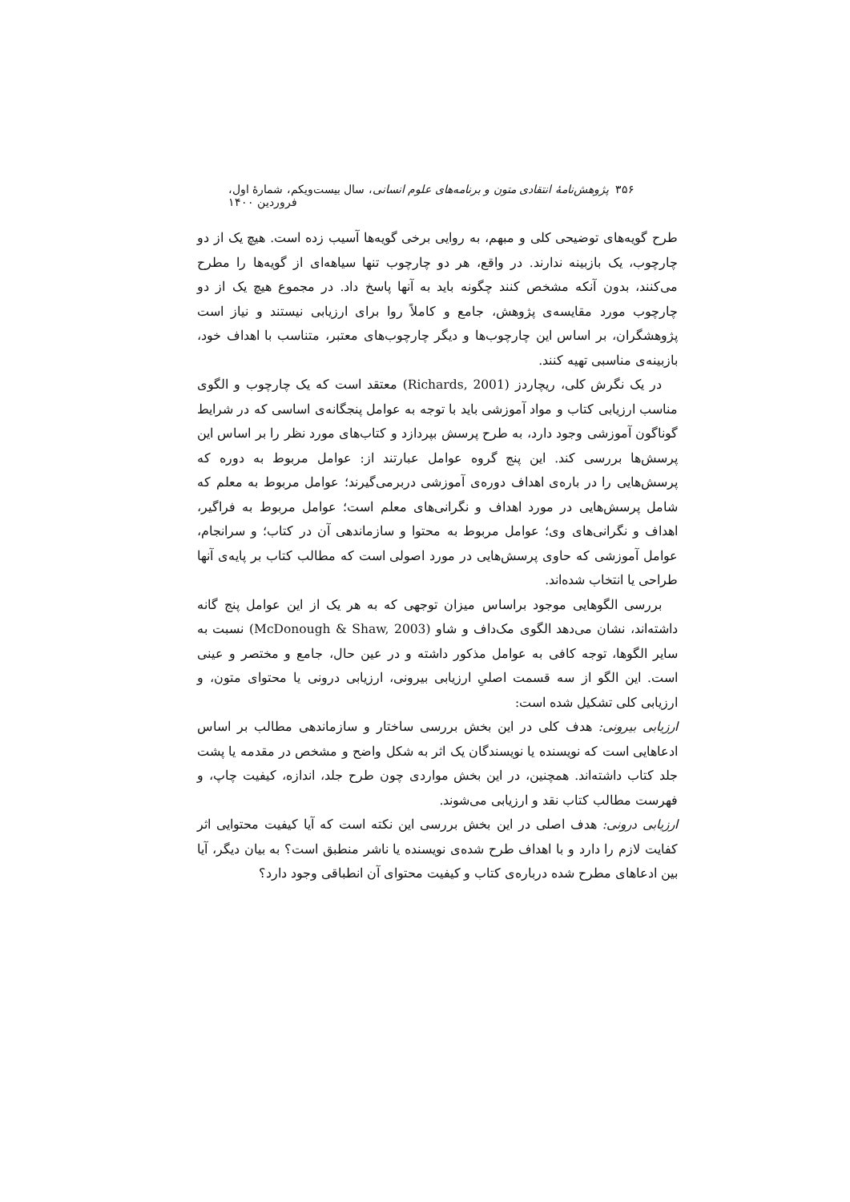۳۵۶ پژوهش‌نامهٔ انتقادی متون و برنامه‌های علوم انسانی، سال بیست‌ویکم، شمارهٔ اول، فروردین ۱۴۰۰
طرح گویه‌های توضیحی کلی و مبهم، به روایی برخی گویه‌ها آسیب زده است. هیچ یک از دو چارچوب، یک بازبینه ندارند. در واقع، هر دو چارچوب تنها سیاهه‌ای از گویه‌ها را مطرح می‌کنند، بدون آنکه مشخص کنند چگونه باید به آنها پاسخ داد. در مجموع هیچ یک از دو چارچوب مورد مقایسه‌ی پژوهش، جامع و کاملاً روا برای ارزیابی نیستند و نیاز است پژوهشگران، بر اساس این چارچوب‌ها و دیگر چارچوب‌های معتبر، متناسب با اهداف خود، بازبینه‌ی مناسبی تهیه کنند.
در یک نگرش کلی، ریچاردز (Richards, 2001) معتقد است که یک چارچوب و الگوی مناسب ارزیابی کتاب و مواد آموزشی باید با توجه به عوامل پنجگانه‌ی اساسی که در شرایط گوناگون آموزشی وجود دارد، به طرح پرسش بپردازد و کتاب‌های مورد نظر را بر اساس این پرسش‌ها بررسی کند. این پنج گروه عوامل عبارتند از: عوامل مربوط به دوره که پرسش‌هایی را در باره‌ی اهداف دوره‌ی آموزشی دربرمی‌گیرند؛ عوامل مربوط به معلم که شامل پرسش‌هایی در مورد اهداف و نگرانی‌های معلم است؛ عوامل مربوط به فراگیر، اهداف و نگرانی‌های وی؛ عوامل مربوط به محتوا و سازماندهی آن در کتاب؛ و سرانجام، عوامل آموزشی که حاوی پرسش‌هایی در مورد اصولی است که مطالب کتاب بر پایه‌ی آنها طراحی یا انتخاب شده‌اند.
بررسی الگوهایی موجود براساس میزان توجهی که به هر یک از این عوامل پنج گانه داشته‌اند، نشان می‌دهد الگوی مک‌داف و شاو (McDonough & Shaw, 2003) نسبت به سایر الگوها، توجه کافی به عوامل مذکور داشته و در عین حال، جامع و مختصر و عینی است. این الگو از سه قسمت اصلیِ ارزیابی بیرونی، ارزیابی درونی یا محتوای متون، و ارزیابی کلی تشکیل شده است:
ارزیابی بیرونی: هدف کلی در این بخش بررسی ساختار و سازماندهی مطالب بر اساس ادعاهایی است که نویسنده یا نویسندگان یک اثر به شکل واضح و مشخص در مقدمه یا پشت جلد کتاب داشته‌اند. همچنین، در این بخش مواردی چون طرح جلد، اندازه، کیفیت چاپ، و فهرست مطالب کتاب نقد و ارزیابی می‌شوند.
ارزیابی درونی: هدف اصلی در این بخش بررسی این نکته است که آیا کیفیت محتوایی اثر کفایت لازم را دارد و با اهداف طرح شده‌ی نویسنده یا ناشر منطبق است؟ به بیان دیگر، آیا بین ادعاهای مطرح شده درباره‌ی کتاب و کیفیت محتوای آن انطباقی وجود دارد؟